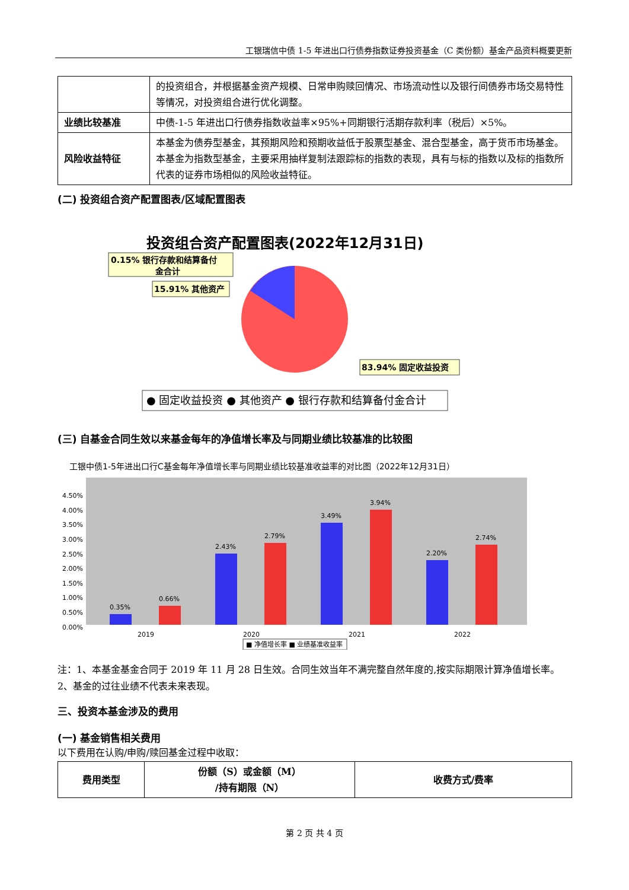工银瑞信中债 1-5 年进出口行债券指数证券投资基金（C 类份额）基金产品资料概要更新
| | 的投资组合，并根据基金资产规模、日常申购赎回情况、市场流动性以及银行间债券市场交易特性等情况，对投资组合进行优化调整。 |
| 业绩比较基准 | 中债-1-5 年进出口行债券指数收益率×95%+同期银行活期存款利率（税后）×5%。 |
| 风险收益特征 | 本基金为债券型基金，其预期风险和预期收益低于股票型基金、混合型基金，高于货币市场基金。本基金为指数型基金，主要采用抽样复制法跟踪标的指数的表现，具有与标的指数以及标的指数所代表的证券市场相似的风险收益特征。 |
(二) 投资组合资产配置图表/区域配置图表
投资组合资产配置图表(2022年12月31日)
0.15% 银行存款和结算备付
金合计
15.91% 其他资产
83.94% 固定收益投资
● 固定收益投资 ● 其他资产 ● 银行存款和结算备付金合计
(三) 自基金合同生效以来基金每年的净值增长率及与同期业绩比较基准的比较图
工银中债1-5年进出口行C基金每年净值增长率与同期业绩比较基准收益率的对比图（2022年12月31日）
4.50%
4.00%
3.50%
3.00%
2.50%
2.00%
1.50%
1.00%
0.50%
0.00%
0.35%
0.66%
2.43%
2.79%
3.49%
3.94%
2.20%
2.74%
2019
2020
2021
2022
■ 净值增长率 ■ 业绩基准收益率
注：1、本基金基金合同于 2019 年 11 月 28 日生效。合同生效当年不满完整自然年度的,按实际期限计算净值增长率。
2、基金的过往业绩不代表未来表现。
三、投资本基金涉及的费用
(一) 基金销售相关费用
以下费用在认购/申购/赎回基金过程中收取：
| 费用类型 | 份额（S）或金额（M） /持有期限（N） | 收费方式/费率 |
| --- | --- | --- |
第 2 页 共 4 页